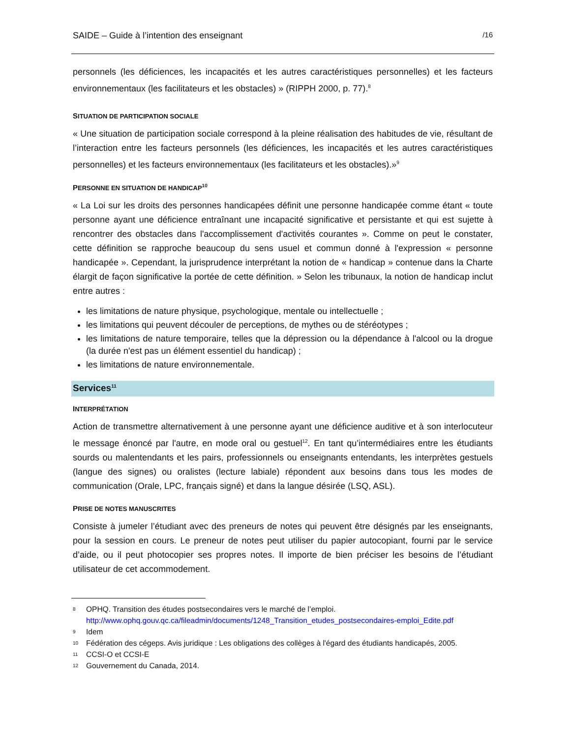SAIDE – Guide à l’intention des enseignant /16
personnels (les déficiences, les incapacités et les autres caractéristiques personnelles) et les facteurs environnementaux (les facilitateurs et les obstacles) » (RIPPH 2000, p. 77).<sup>8</sup>
SITUATION DE PARTICIPATION SOCIALE
« Une situation de participation sociale correspond à la pleine réalisation des habitudes de vie, résultant de l’interaction entre les facteurs personnels (les déficiences, les incapacités et les autres caractéristiques personnelles) et les facteurs environnementaux (les facilitateurs et les obstacles).»<sup>9</sup>
PERSONNE EN SITUATION DE HANDICAP<sup>10</sup>
« La Loi sur les droits des personnes handicapées définit une personne handicapée comme étant « toute personne ayant une déficience entraînant une incapacité significative et persistante et qui est sujette à rencontrer des obstacles dans l'accomplissement d'activités courantes ». Comme on peut le constater, cette définition se rapproche beaucoup du sens usuel et commun donné à l'expression « personne handicapée ». Cependant, la jurisprudence interprétant la notion de « handicap » contenue dans la Charte élargit de façon significative la portée de cette définition. » Selon les tribunaux, la notion de handicap inclut entre autres :
les limitations de nature physique, psychologique, mentale ou intellectuelle ;
les limitations qui peuvent découler de perceptions, de mythes ou de stéréotypes ;
les limitations de nature temporaire, telles que la dépression ou la dépendance à l'alcool ou la drogue (la durée n'est pas un élément essentiel du handicap) ;
les limitations de nature environnementale.
Services<sup>11</sup>
INTERPRÉTATION
Action de transmettre alternativement à une personne ayant une déficience auditive et à son interlocuteur le message énoncé par l'autre, en mode oral ou gestuel<sup>12</sup>. En tant qu’intermédiaires entre les étudiants sourds ou malentendants et les pairs, professionnels ou enseignants entendants, les interprètes gestuels (langue des signes) ou oralistes (lecture labiale) répondent aux besoins dans tous les modes de communication (Orale, LPC, français signé) et dans la langue désirée (LSQ, ASL).
PRISE DE NOTES MANUSCRITES
Consiste à jumeler l’étudiant avec des preneurs de notes qui peuvent être désignés par les enseignants, pour la session en cours. Le preneur de notes peut utiliser du papier autocopiant, fourni par le service d’aide, ou il peut photocopier ses propres notes. Il importe de bien préciser les besoins de l’étudiant utilisateur de cet accommodement.
8 OPHQ. Transition des études postsecondaires vers le marché de l’emploi. http://www.ophq.gouv.qc.ca/fileadmin/documents/1248_Transition_etudes_postsecondaires-emploi_Edite.pdf
9 Idem
10 Fédération des cégeps. Avis juridique : Les obligations des collèges à l'égard des étudiants handicapés, 2005.
11 CCSI-O et CCSI-E
12 Gouvernement du Canada, 2014.